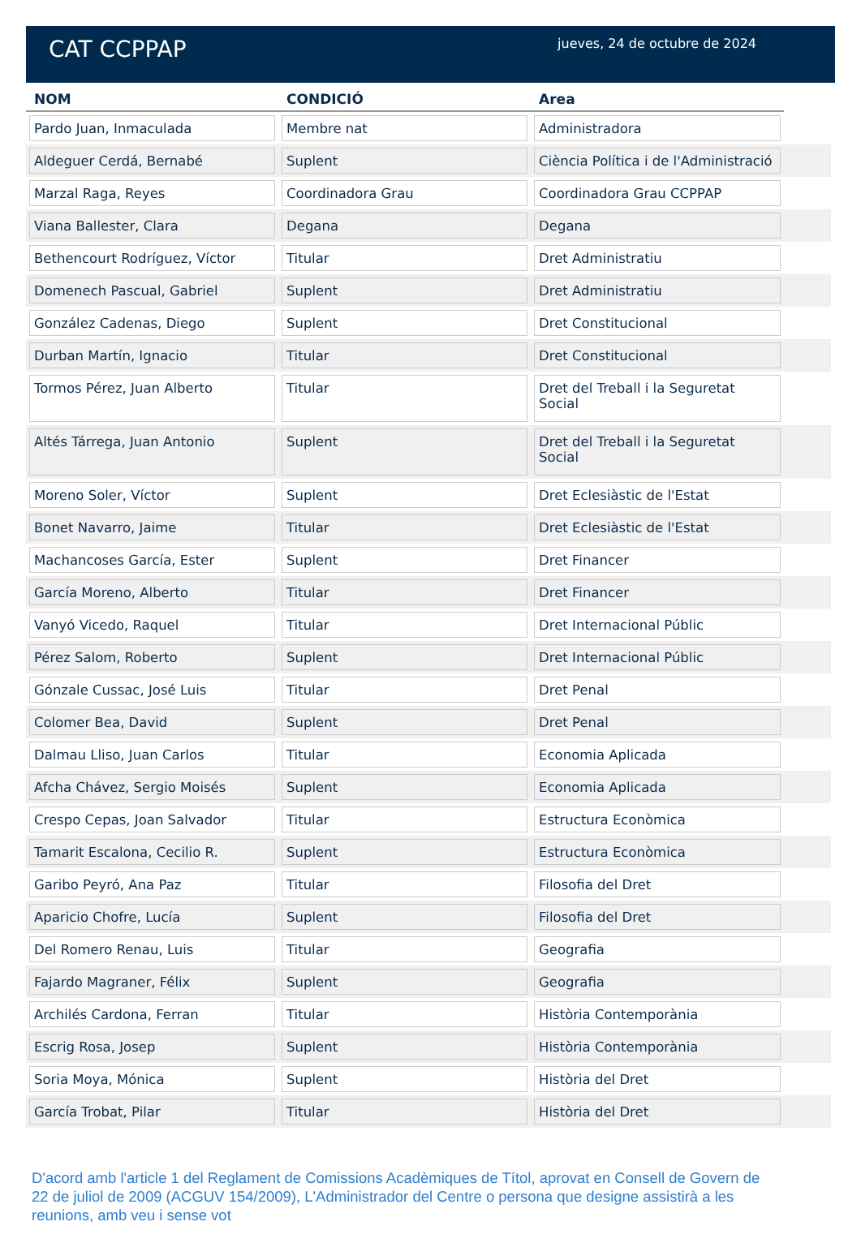CAT CCPPAP
jueves, 24 de octubre de 2024
| NOM | CONDICIÓ | Area | |
| --- | --- | --- | --- |
| Pardo Juan, Inmaculada | Membre nat | Administradora | |
| Aldeguer Cerdá, Bernabé | Suplent | Ciència Política i de l'Administració | |
| Marzal Raga, Reyes | Coordinadora Grau | Coordinadora Grau CCPPAP | |
| Viana Ballester, Clara | Degana | Degana | |
| Bethencourt Rodríguez, Víctor | Titular | Dret Administratiu | |
| Domenech Pascual, Gabriel | Suplent | Dret Administratiu | |
| González Cadenas, Diego | Suplent | Dret Constitucional | |
| Durban Martín, Ignacio | Titular | Dret Constitucional | |
| Tormos Pérez, Juan Alberto | Titular | Dret del Treball i la Seguretat Social | |
| Altés Tárrega, Juan Antonio | Suplent | Dret del Treball i la Seguretat Social | |
| Moreno Soler, Víctor | Suplent | Dret Eclesiàstic de l'Estat | |
| Bonet Navarro, Jaime | Titular | Dret Eclesiàstic de l'Estat | |
| Machancoses García, Ester | Suplent | Dret Financer | |
| García Moreno, Alberto | Titular | Dret Financer | |
| Vanyó Vicedo, Raquel | Titular | Dret Internacional Públic | |
| Pérez Salom, Roberto | Suplent | Dret Internacional Públic | |
| Gónzale Cussac, José Luis | Titular | Dret Penal | |
| Colomer Bea, David | Suplent | Dret Penal | |
| Dalmau Lliso, Juan Carlos | Titular | Economia Aplicada | |
| Afcha Chávez, Sergio Moisés | Suplent | Economia Aplicada | |
| Crespo Cepas, Joan Salvador | Titular | Estructura Econòmica | |
| Tamarit Escalona, Cecilio R. | Suplent | Estructura Econòmica | |
| Garibo Peyró, Ana Paz | Titular | Filosofia del Dret | |
| Aparicio Chofre, Lucía | Suplent | Filosofia del Dret | |
| Del Romero Renau, Luis | Titular | Geografia | |
| Fajardo Magraner, Félix | Suplent | Geografia | |
| Archilés Cardona, Ferran | Titular | Història Contemporània | |
| Escrig Rosa, Josep | Suplent | Història Contemporània | |
| Soria Moya, Mónica | Suplent | Història del Dret | |
| García Trobat, Pilar | Titular | Història del Dret | |
D'acord amb l'article 1 del Reglament de Comissions Acadèmiques de Títol, aprovat en Consell de Govern de 22 de juliol de 2009 (ACGUV 154/2009), L'Administrador del Centre o persona que designe assistirà a les reunions, amb veu i sense vot